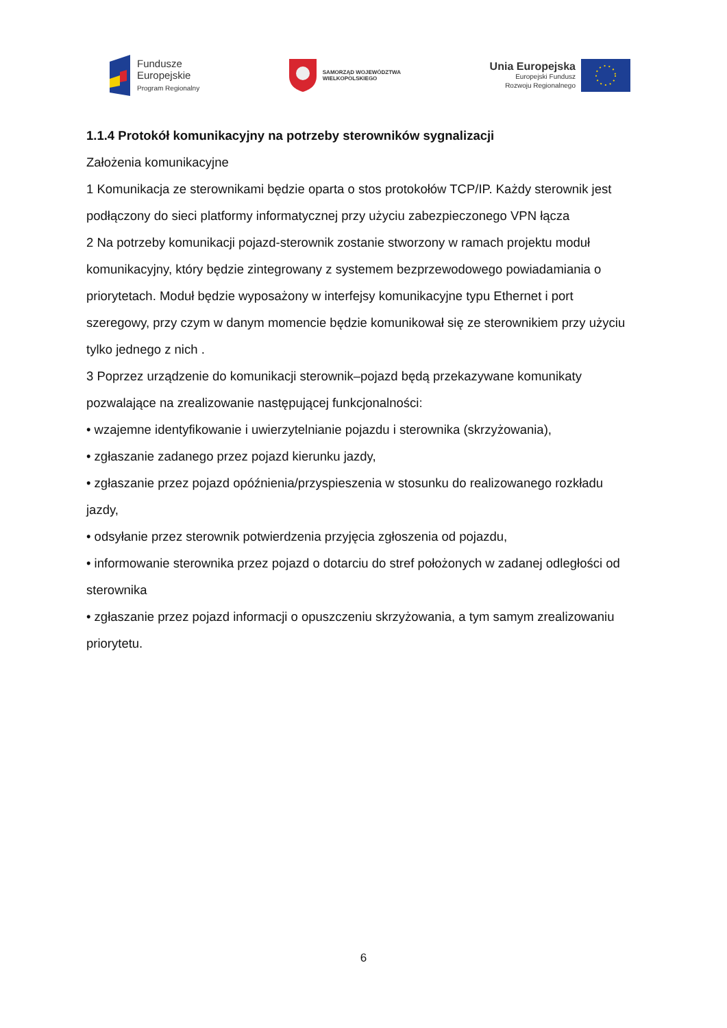Fundusze
Europejskie
Program Regionalny
SAMORZĄD WOJEWÓDZTWA
WIELKOPOLSKIEGO
Unia Europejska
Europejski Fundusz
Rozwoju Regionalnego
1.1.4 Protokół komunikacyjny na potrzeby sterowników sygnalizacji
Założenia komunikacyjne
1 Komunikacja ze sterownikami będzie oparta o stos protokołów TCP/IP. Każdy sterownik jest podłączony do sieci platformy informatycznej przy użyciu zabezpieczonego VPN łącza
2 Na potrzeby komunikacji pojazd-sterownik zostanie stworzony w ramach projektu moduł komunikacyjny, który będzie zintegrowany z systemem bezprzewodowego powiadamiania o priorytetach. Moduł będzie wyposażony w interfejsy komunikacyjne typu Ethernet i port szeregowy, przy czym w danym momencie będzie komunikował się ze sterownikiem przy użyciu tylko jednego z nich .
3 Poprzez urządzenie do komunikacji sterownik–pojazd będą przekazywane komunikaty pozwalające na zrealizowanie następującej funkcjonalności:
• wzajemne identyfikowanie i uwierzytelnianie pojazdu i sterownika (skrzyżowania),
• zgłaszanie zadanego przez pojazd kierunku jazdy,
• zgłaszanie przez pojazd opóźnienia/przyspieszenia w stosunku do realizowanego rozkładu jazdy,
• odsyłanie przez sterownik potwierdzenia przyjęcia zgłoszenia od pojazdu,
• informowanie sterownika przez pojazd o dotarciu do stref położonych w zadanej odległości od sterownika
• zgłaszanie przez pojazd informacji o opuszczeniu skrzyżowania, a tym samym zrealizowaniu priorytetu.
6